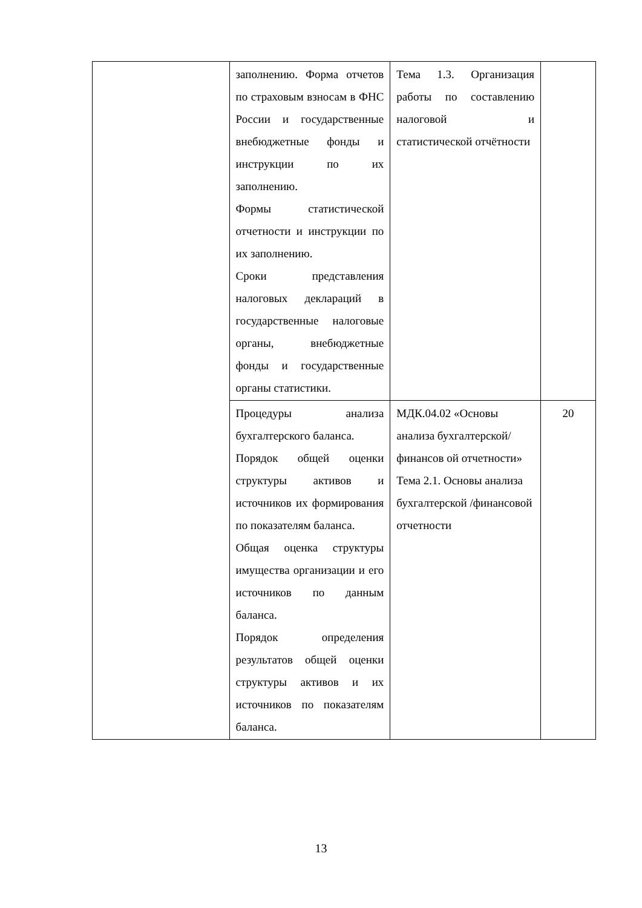| | заполнению. Форма отчетов по страховым взносам в ФНС России и государственные внебюджетные фонды и инструкции по их заполнению. Формы статистической отчетности и инструкции по их заполнению. Сроки представления налоговых деклараций в государственные налоговые органы, внебюджетные фонды и государственные органы статистики. | Тема 1.3. Организация работы по составлению налоговой и статистической отчётности | |
| | Процедуры анализа бухгалтерского баланса. Порядок общей оценки структуры активов и источников их формирования по показателям баланса. Общая оценка структуры имущества организации и его источников по данным баланса. Порядок определения результатов общей оценки структуры активов и их источников по показателям баланса. | МДК.04.02 «Основы анализа бухгалтерской/финансов ой отчетности» Тема 2.1. Основы анализа бухгалтерской /финансовой отчетности | 20 |
13